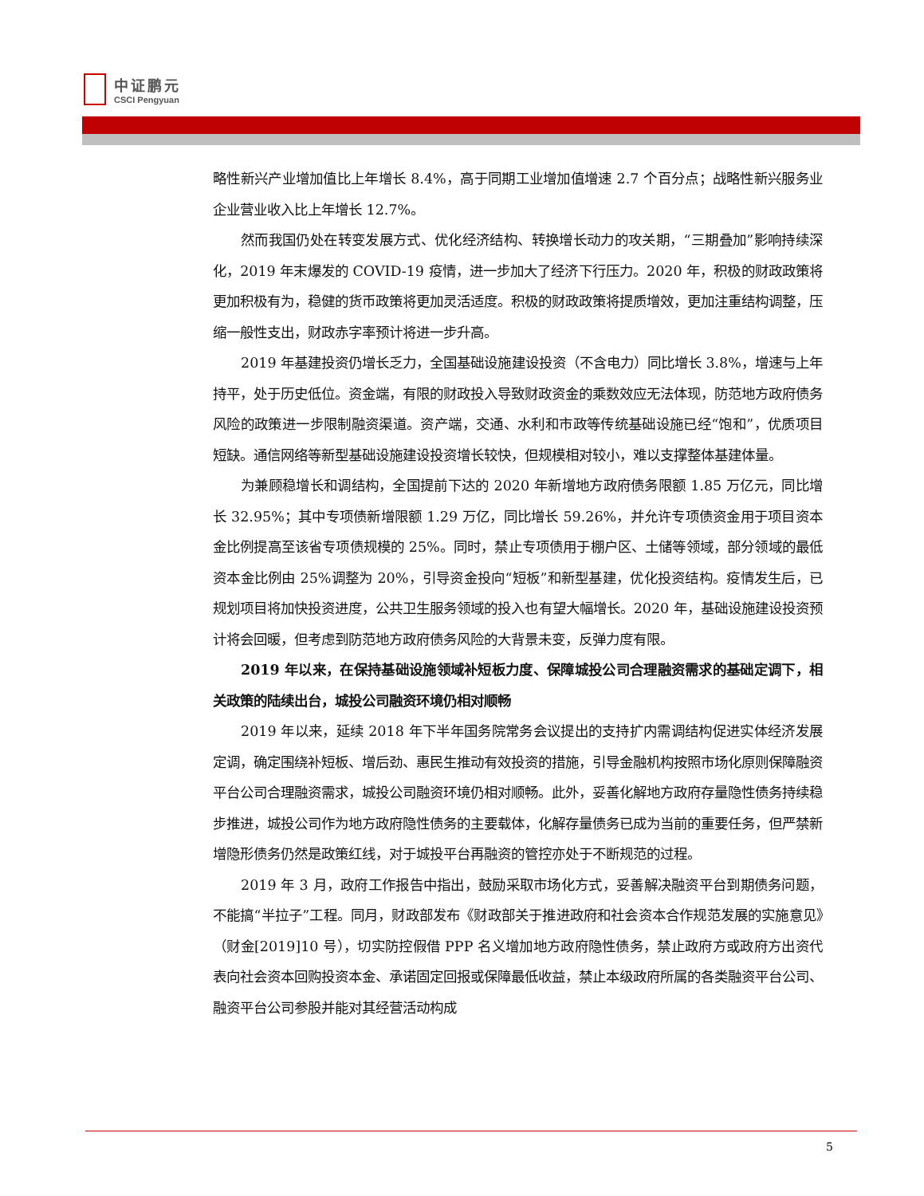中证鹏元
CSCI Pengyuan
略性新兴产业增加值比上年增长 8.4%，高于同期工业增加值增速 2.7 个百分点；战略性新兴服务业企业营业收入比上年增长 12.7%。
然而我国仍处在转变发展方式、优化经济结构、转换增长动力的攻关期，“三期叠加”影响持续深化，2019 年末爆发的 COVID-19 疫情，进一步加大了经济下行压力。2020 年，积极的财政政策将更加积极有为，稳健的货币政策将更加灵活适度。积极的财政政策将提质增效，更加注重结构调整，压缩一般性支出，财政赤字率预计将进一步升高。
2019 年基建投资仍增长乏力，全国基础设施建设投资（不含电力）同比增长 3.8%，增速与上年持平，处于历史低位。资金端，有限的财政投入导致财政资金的乘数效应无法体现，防范地方政府债务风险的政策进一步限制融资渠道。资产端，交通、水利和市政等传统基础设施已经“饱和”，优质项目短缺。通信网络等新型基础设施建设投资增长较快，但规模相对较小，难以支撑整体基建体量。
为兼顾稳增长和调结构，全国提前下达的 2020 年新增地方政府债务限额 1.85 万亿元，同比增长 32.95%；其中专项债新增限额 1.29 万亿，同比增长 59.26%，并允许专项债资金用于项目资本金比例提高至该省专项债规模的 25%。同时，禁止专项债用于棚户区、土储等领域，部分领域的最低资本金比例由 25%调整为 20%，引导资金投向“短板”和新型基建，优化投资结构。疫情发生后，已规划项目将加快投资进度，公共卫生服务领域的投入也有望大幅增长。2020 年，基础设施建设投资预计将会回暖，但考虑到防范地方政府债务风险的大背景未变，反弹力度有限。
2019 年以来，在保持基础设施领域补短板力度、保障城投公司合理融资需求的基础定调下，相关政策的陆续出台，城投公司融资环境仍相对顺畅
2019 年以来，延续 2018 年下半年国务院常务会议提出的支持扩内需调结构促进实体经济发展定调，确定围绕补短板、增后劲、惠民生推动有效投资的措施，引导金融机构按照市场化原则保障融资平台公司合理融资需求，城投公司融资环境仍相对顺畅。此外，妥善化解地方政府存量隐性债务持续稳步推进，城投公司作为地方政府隐性债务的主要载体，化解存量债务已成为当前的重要任务，但严禁新增隐形债务仍然是政策红线，对于城投平台再融资的管控亦处于不断规范的过程。
2019 年 3 月，政府工作报告中指出，鼓励采取市场化方式，妥善解决融资平台到期债务问题，不能搞“半拉子”工程。同月，财政部发布《财政部关于推进政府和社会资本合作规范发展的实施意见》（财金[2019]10 号），切实防控假借 PPP 名义增加地方政府隐性债务，禁止政府方或政府方出资代表向社会资本回购投资本金、承诺固定回报或保障最低收益，禁止本级政府所属的各类融资平台公司、融资平台公司参股并能对其经营活动构成
5